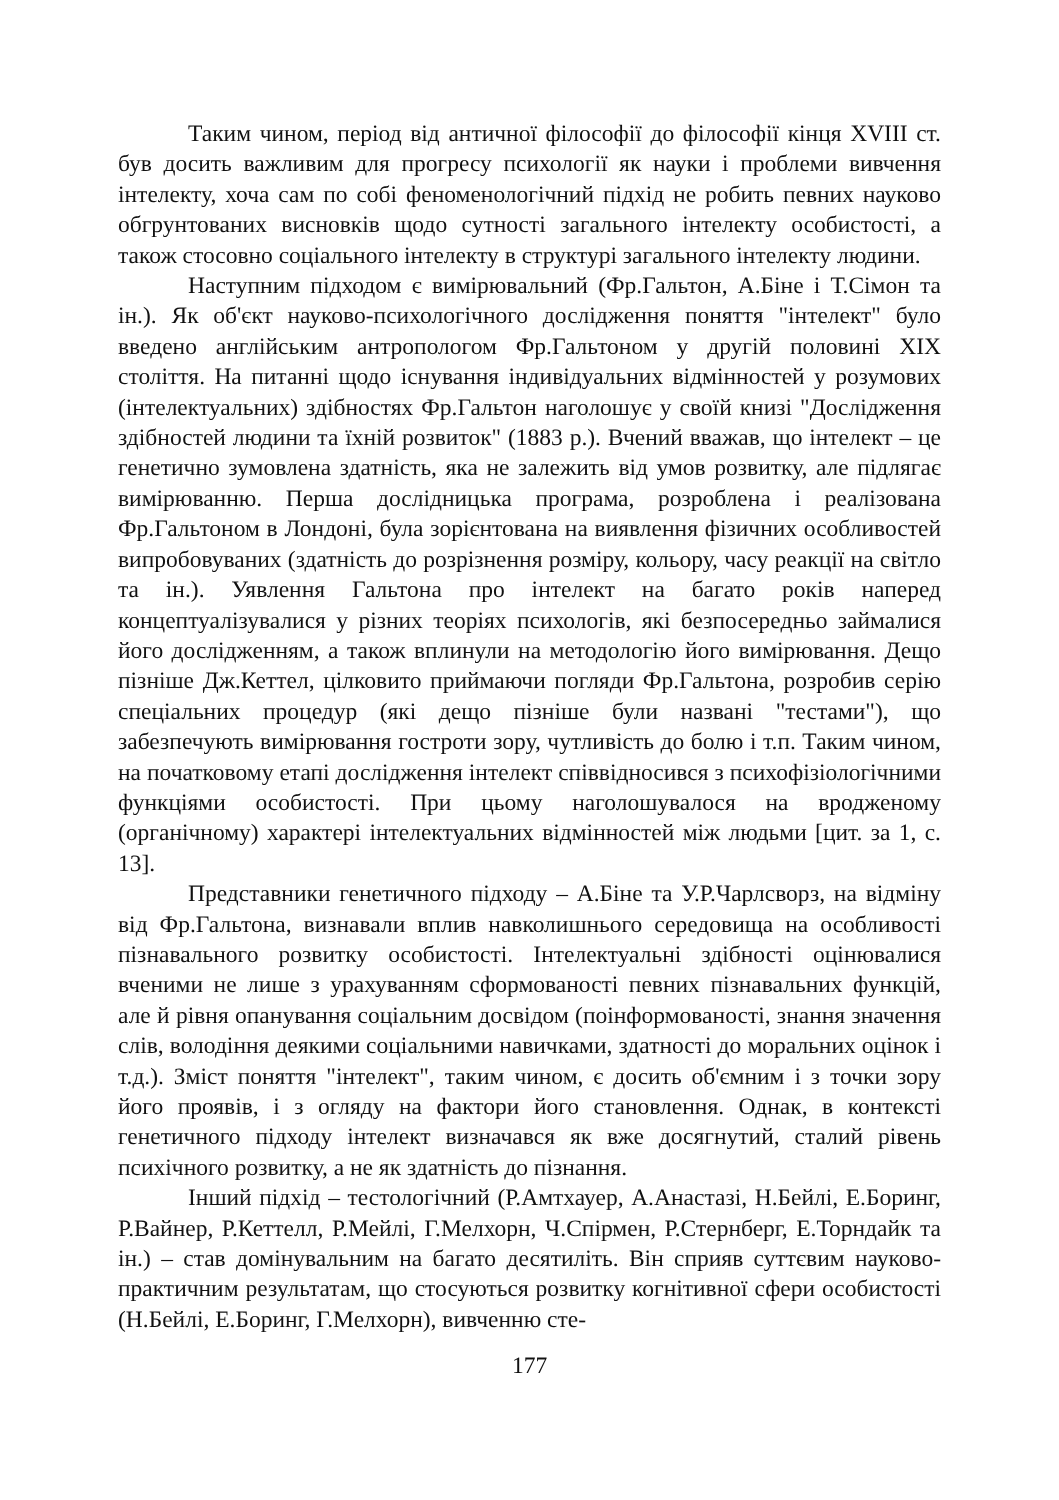Таким чином, період від античної філософії до філософії кінця XVIII ст. був досить важливим для прогресу психології як науки і проблеми вивчення інтелекту, хоча сам по собі феноменологічний підхід не робить певних науково обгрунтованих висновків щодо сутності загального інтелекту особистості, а також стосовно соціального інтелекту в структурі загального інтелекту людини.
Наступним підходом є вимірювальний (Фр.Гальтон, А.Біне і Т.Сімон та ін.). Як об'єкт науково-психологічного дослідження поняття "інтелект" було введено англійським антропологом Фр.Гальтоном у другій половині XIX століття. На питанні щодо існування індивідуальних відмінностей у розумових (інтелектуальних) здібностях Фр.Гальтон наголошує у своїй книзі "Дослідження здібностей людини та їхній розвиток" (1883 р.). Вчений вважав, що інтелект – це генетично зумовлена здатність, яка не залежить від умов розвитку, але підлягає вимірюванню. Перша дослідницька програма, розроблена і реалізована Фр.Гальтоном в Лондоні, була зорієнтована на виявлення фізичних особливостей випробовуваних (здатність до розрізнення розміру, кольору, часу реакції на світло та ін.). Уявлення Гальтона про інтелект на багато років наперед концептуалізувалися у різних теоріях психологів, які безпосередньо займалися його дослідженням, а також вплинули на методологію його вимірювання. Дещо пізніше Дж.Кеттел, цілковито приймаючи погляди Фр.Гальтона, розробив серію спеціальних процедур (які дещо пізніше були названі "тестами"), що забезпечують вимірювання гостроти зору, чутливість до болю і т.п. Таким чином, на початковому етапі дослідження інтелект співвідносився з психофізіологічними функціями особистості. При цьому наголошувалося на вродженому (органічному) характері інтелектуальних відмінностей між людьми [цит. за 1, с. 13].
Представники генетичного підходу – А.Біне та У.Р.Чарлсворз, на відміну від Фр.Гальтона, визнавали вплив навколишнього середовища на особливості пізнавального розвитку особистості. Інтелектуальні здібності оцінювалися вченими не лише з урахуванням сформованості певних пізнавальних функцій, але й рівня опанування соціальним досвідом (поінформованості, знання значення слів, володіння деякими соціальними навичками, здатності до моральних оцінок і т.д.). Зміст поняття "інтелект", таким чином, є досить об'ємним і з точки зору його проявів, і з огляду на фактори його становлення. Однак, в контексті генетичного підходу інтелект визначався як вже досягнутий, сталий рівень психічного розвитку, а не як здатність до пізнання.
Інший підхід – тестологічний (Р.Амтхауер, А.Анастазі, Н.Бейлі, Е.Боринг, Р.Вайнер, Р.Кеттелл, Р.Мейлі, Г.Мелхорн, Ч.Спірмен, Р.Стернберг, Е.Торндайк та ін.) – став домінувальним на багато десятиліть. Він сприяв суттєвим науково-практичним результатам, що стосуються розвитку когнітивної сфери особистості (Н.Бейлі, Е.Боринг, Г.Мелхорн), вивченню сте-
177